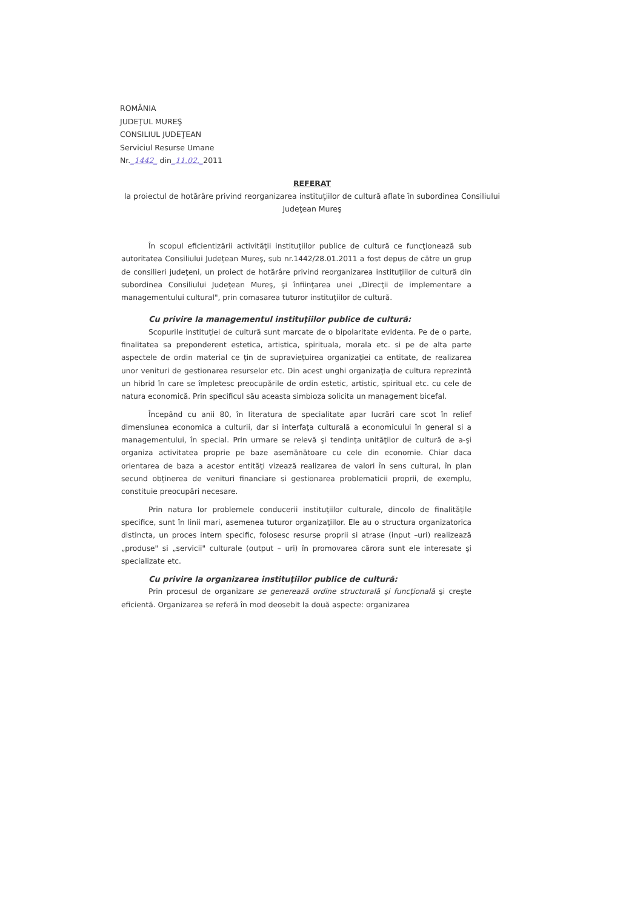ROMÂNIA
JUDEŢUL MUREŞ
CONSILIUL JUDEŢEAN
Serviciul Resurse Umane
Nr._1442_ din_11.02._2011
REFERAT
la proiectul de hotărâre privind reorganizarea instituţiilor de cultură aflate în subordinea Consiliului Judeţean Mureş
În scopul eficientizării activităţii instituţiilor publice de cultură ce funcţionează sub autoritatea Consiliului Judeţean Mureş, sub nr.1442/28.01.2011 a fost depus de către un grup de consilieri judeţeni, un proiect de hotărâre privind reorganizarea instituţiilor de cultură din subordinea Consiliului Judeţean Mureş, şi înfiinţarea unei „Direcţii de implementare a managementului cultural", prin comasarea tuturor instituţiilor de cultură.
Cu privire la managementul instituţiilor publice de cultură:
Scopurile instituţiei de cultură sunt marcate de o bipolaritate evidenta. Pe de o parte, finalitatea sa preponderent estetica, artistica, spirituala, morala etc. si pe de alta parte aspectele de ordin material ce ţin de supravieţuirea organizaţiei ca entitate, de realizarea unor venituri de gestionarea resurselor etc. Din acest unghi organizaţia de cultura reprezintă un hibrid în care se împletesc preocupările de ordin estetic, artistic, spiritual etc. cu cele de natura economică. Prin specificul său aceasta simbioza solicita un management bicefal.
Începând cu anii 80, în literatura de specialitate apar lucrări care scot în relief dimensiunea economica a culturii, dar si interfaţa culturală a economicului în general si a managementului, în special. Prin urmare se relevă şi tendinţa unităţilor de cultură de a-şi organiza activitatea proprie pe baze asemănătoare cu cele din economie. Chiar daca orientarea de baza a acestor entităţi vizează realizarea de valori în sens cultural, în plan secund obţinerea de venituri financiare si gestionarea problematicii proprii, de exemplu, constituie preocupări necesare.
Prin natura lor problemele conducerii instituţiilor culturale, dincolo de finalităţile specifice, sunt în linii mari, asemenea tuturor organizaţiilor. Ele au o structura organizatorica distincta, un proces intern specific, folosesc resurse proprii si atrase (input –uri) realizează „produse" si „servicii" culturale (output – uri) în promovarea cărora sunt ele interesate şi specializate etc.
Cu privire la organizarea instituţiilor publice de cultură:
Prin procesul de organizare se generează ordine structurală şi funcţională şi creşte eficientă. Organizarea se referă în mod deosebit la două aspecte: organizarea